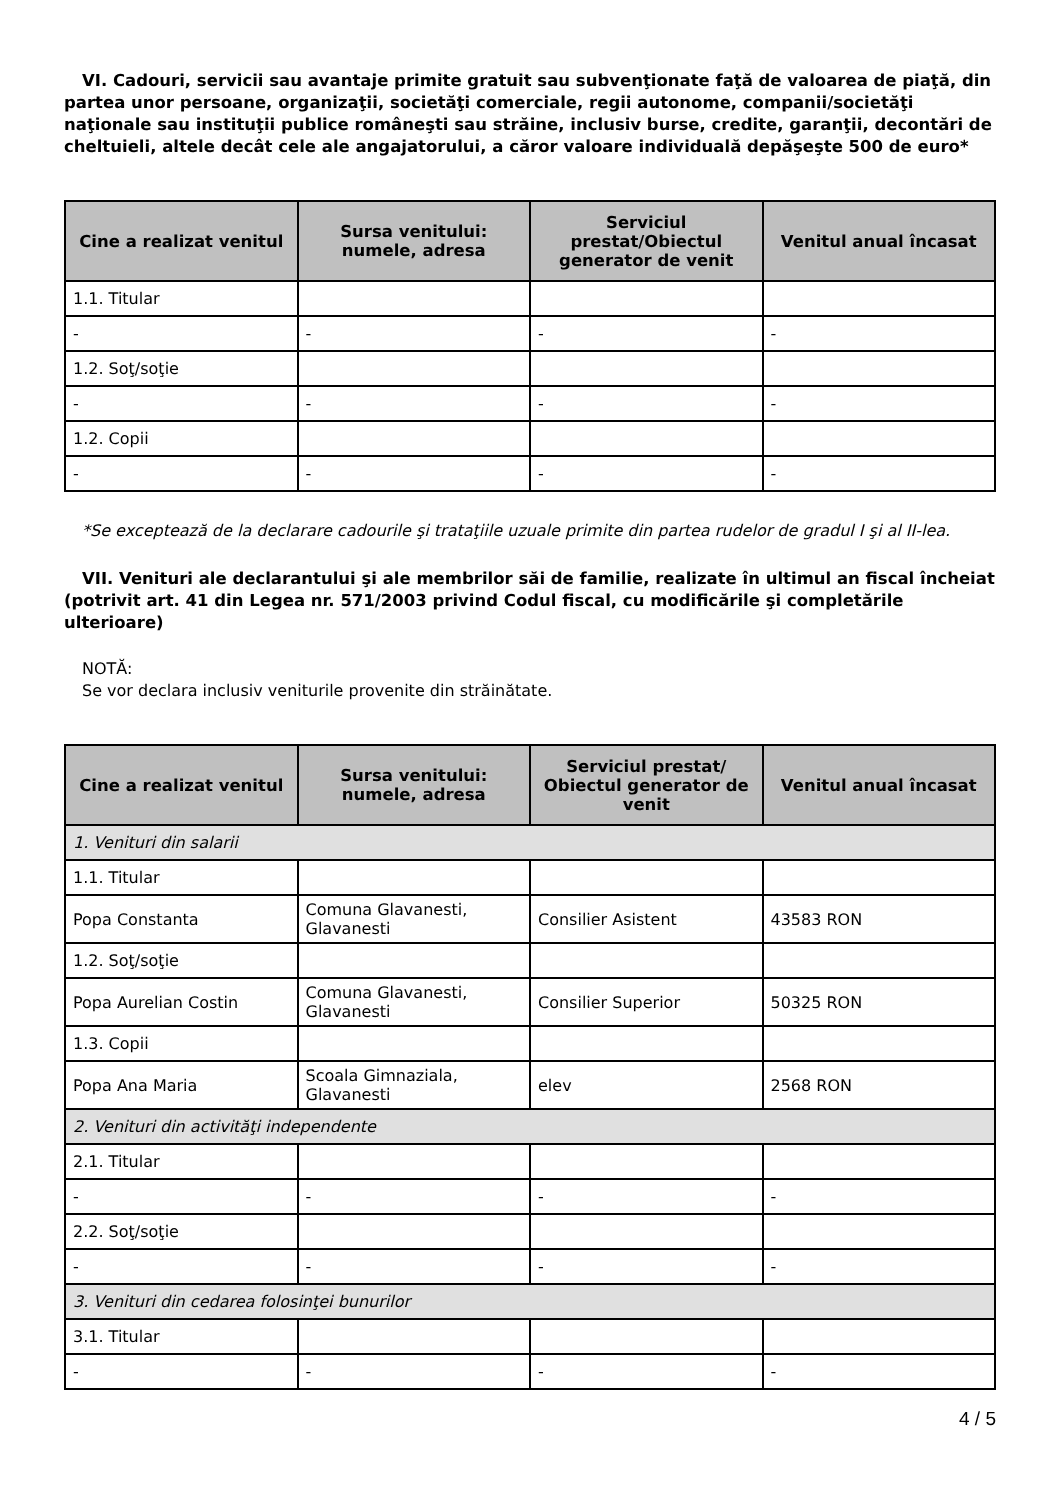VI. Cadouri, servicii sau avantaje primite gratuit sau subvenţionate faţă de valoarea de piaţă, din partea unor persoane, organizaţii, societăţi comerciale, regii autonome, companii/societăţi naţionale sau instituţii publice româneşti sau străine, inclusiv burse, credite, garanţii, decontări de cheltuieli, altele decât cele ale angajatorului, a căror valoare individuală depăşeşte 500 de euro*
| Cine a realizat venitul | Sursa venitului: numele, adresa | Serviciul prestat/Obiectul generator de venit | Venitul anual încasat |
| --- | --- | --- | --- |
| 1.1. Titular | | | |
| - | - | - | - |
| 1.2. Soţ/soţie | | | |
| - | - | - | - |
| 1.2. Copii | | | |
| - | - | - | - |
*Se exceptează de la declarare cadourile şi trataţiile uzuale primite din partea rudelor de gradul I şi al II-lea.
VII. Venituri ale declarantului şi ale membrilor săi de familie, realizate în ultimul an fiscal încheiat (potrivit art. 41 din Legea nr. 571/2003 privind Codul fiscal, cu modificările şi completările ulterioare)
NOTĂ:
Se vor declara inclusiv veniturile provenite din străinătate.
| Cine a realizat venitul | Sursa venitului: numele, adresa | Serviciul prestat/ Obiectul generator de venit | Venitul anual încasat |
| --- | --- | --- | --- |
| 1. Venituri din salarii | | | |
| 1.1. Titular | | | |
| Popa Constanta | Comuna Glavanesti, Glavanesti | Consilier Asistent | 43583 RON |
| 1.2. Soţ/soţie | | | |
| Popa Aurelian Costin | Comuna Glavanesti, Glavanesti | Consilier Superior | 50325 RON |
| 1.3. Copii | | | |
| Popa Ana Maria | Scoala Gimnaziala, Glavanesti | elev | 2568 RON |
| 2. Venituri din activităţi independente | | | |
| 2.1. Titular | | | |
| - | - | - | - |
| 2.2. Soţ/soţie | | | |
| - | - | - | - |
| 3. Venituri din cedarea folosinţei bunurilor | | | |
| 3.1. Titular | | | |
| - | - | - | - |
4 / 5